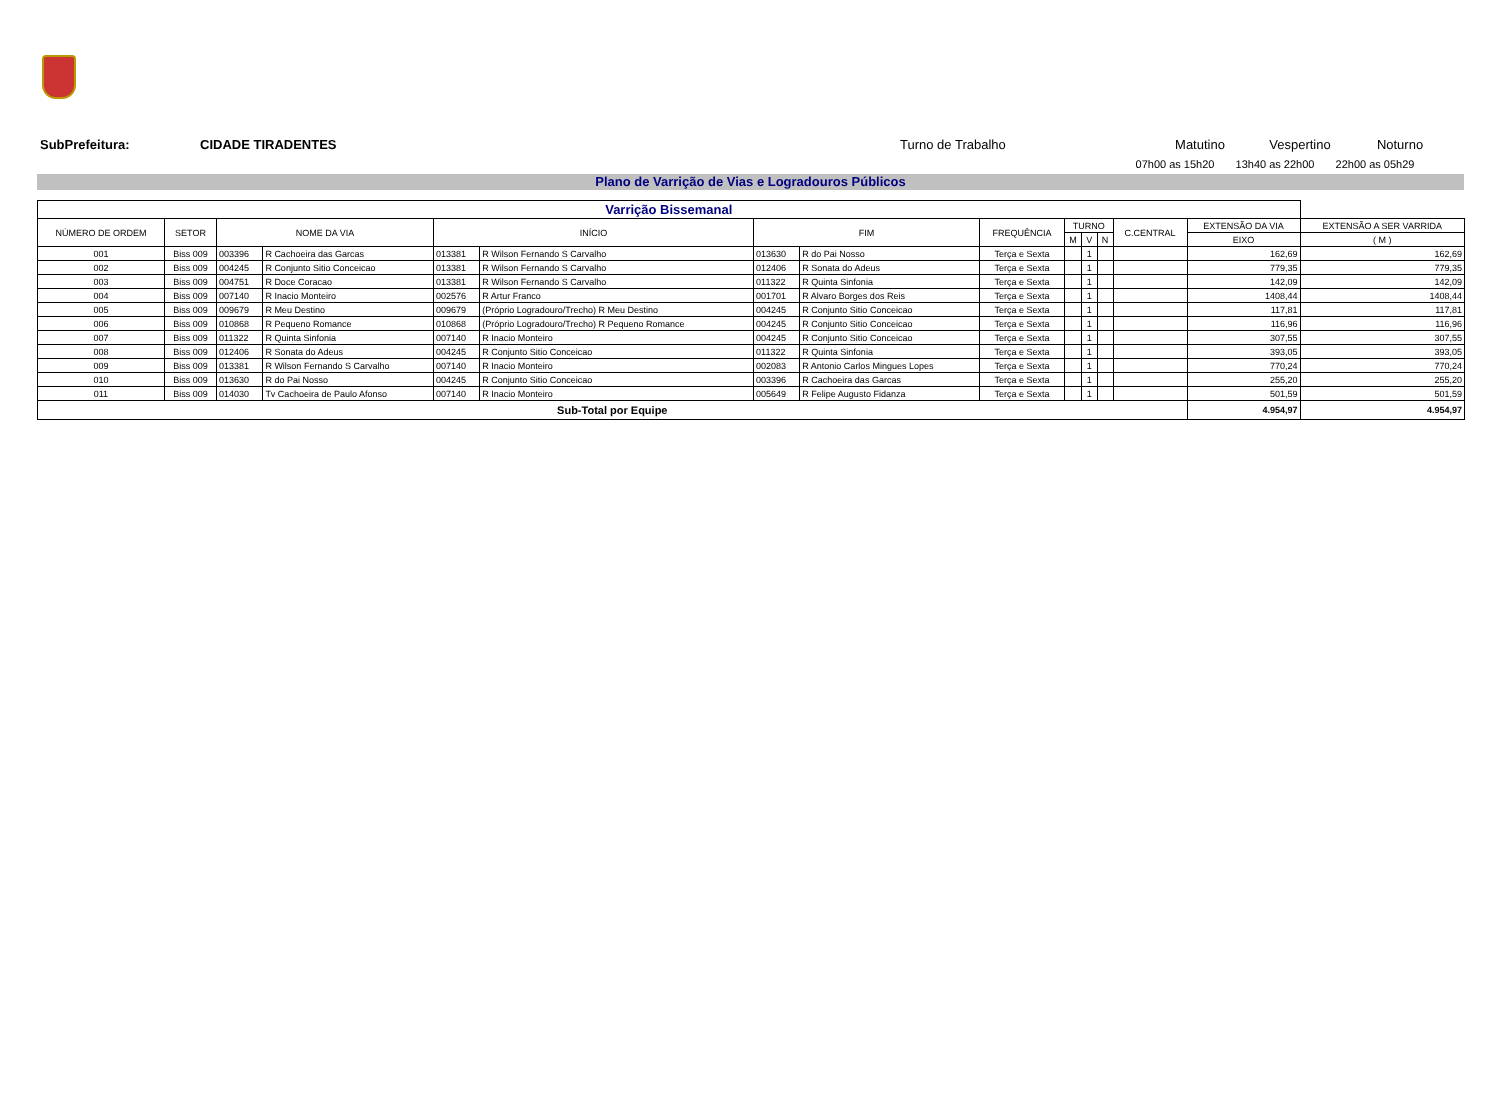SubPrefeitura: CIDADE TIRADENTES Turno de Trabalho Matutino Vespertino Noturno
07h00 as 15h20 13h40 as 22h00 22h00 as 05h29
Plano de Varrição de Vias e Logradouros Públicos
| Varrição Bissemanal | | | | | | | | | | | | | | |
| --- | --- | --- | --- | --- | --- | --- | --- | --- | --- | --- | --- | --- | --- | --- |
| NÚMERO DE ORDEM | SETOR | NOME DA VIA | | INÍCIO | | FIM | | FREQUÊNCIA | TURNO | | | C.CENTRAL | EXTENSÃO DA VIA | EXTENSÃO A SER VARRIDA |
| | | | | | | | | | M | V | N | | EIXO | ( M ) |
| 001 | Biss 009 | 003396 | R Cachoeira das Garcas | 013381 | R Wilson Fernando S Carvalho | 013630 | R do Pai Nosso | Terça e Sexta | | 1 | | | 162,69 | 162,69 |
| 002 | Biss 009 | 004245 | R Conjunto Sitio Conceicao | 013381 | R Wilson Fernando S Carvalho | 012406 | R Sonata do Adeus | Terça e Sexta | | 1 | | | 779,35 | 779,35 |
| 003 | Biss 009 | 004751 | R Doce Coracao | 013381 | R Wilson Fernando S Carvalho | 011322 | R Quinta Sinfonia | Terça e Sexta | | 1 | | | 142,09 | 142,09 |
| 004 | Biss 009 | 007140 | R Inacio Monteiro | 002576 | R Artur Franco | 001701 | R Alvaro Borges dos Reis | Terça e Sexta | | 1 | | | 1408,44 | 1408,44 |
| 005 | Biss 009 | 009679 | R Meu Destino | 009679 | (Próprio Logradouro/Trecho) R Meu Destino | 004245 | R Conjunto Sitio Conceicao | Terça e Sexta | | 1 | | | 117,81 | 117,81 |
| 006 | Biss 009 | 010868 | R Pequeno Romance | 010868 | (Próprio Logradouro/Trecho) R Pequeno Romance | 004245 | R Conjunto Sitio Conceicao | Terça e Sexta | | 1 | | | 116,96 | 116,96 |
| 007 | Biss 009 | 011322 | R Quinta Sinfonia | 007140 | R Inacio Monteiro | 004245 | R Conjunto Sitio Conceicao | Terça e Sexta | | 1 | | | 307,55 | 307,55 |
| 008 | Biss 009 | 012406 | R Sonata do Adeus | 004245 | R Conjunto Sitio Conceicao | 011322 | R Quinta Sinfonia | Terça e Sexta | | 1 | | | 393,05 | 393,05 |
| 009 | Biss 009 | 013381 | R Wilson Fernando S Carvalho | 007140 | R Inacio Monteiro | 002083 | R Antonio Carlos Mingues Lopes | Terça e Sexta | | 1 | | | 770,24 | 770,24 |
| 010 | Biss 009 | 013630 | R do Pai Nosso | 004245 | R Conjunto Sitio Conceicao | 003396 | R Cachoeira das Garcas | Terça e Sexta | | 1 | | | 255,20 | 255,20 |
| 011 | Biss 009 | 014030 | Tv Cachoeira de Paulo Afonso | 007140 | R Inacio Monteiro | 005649 | R Felipe Augusto Fidanza | Terça e Sexta | | 1 | | | 501,59 | 501,59 |
| Sub-Total por Equipe | | | | | | | | | | | | | 4.954,97 | 4.954,97 |